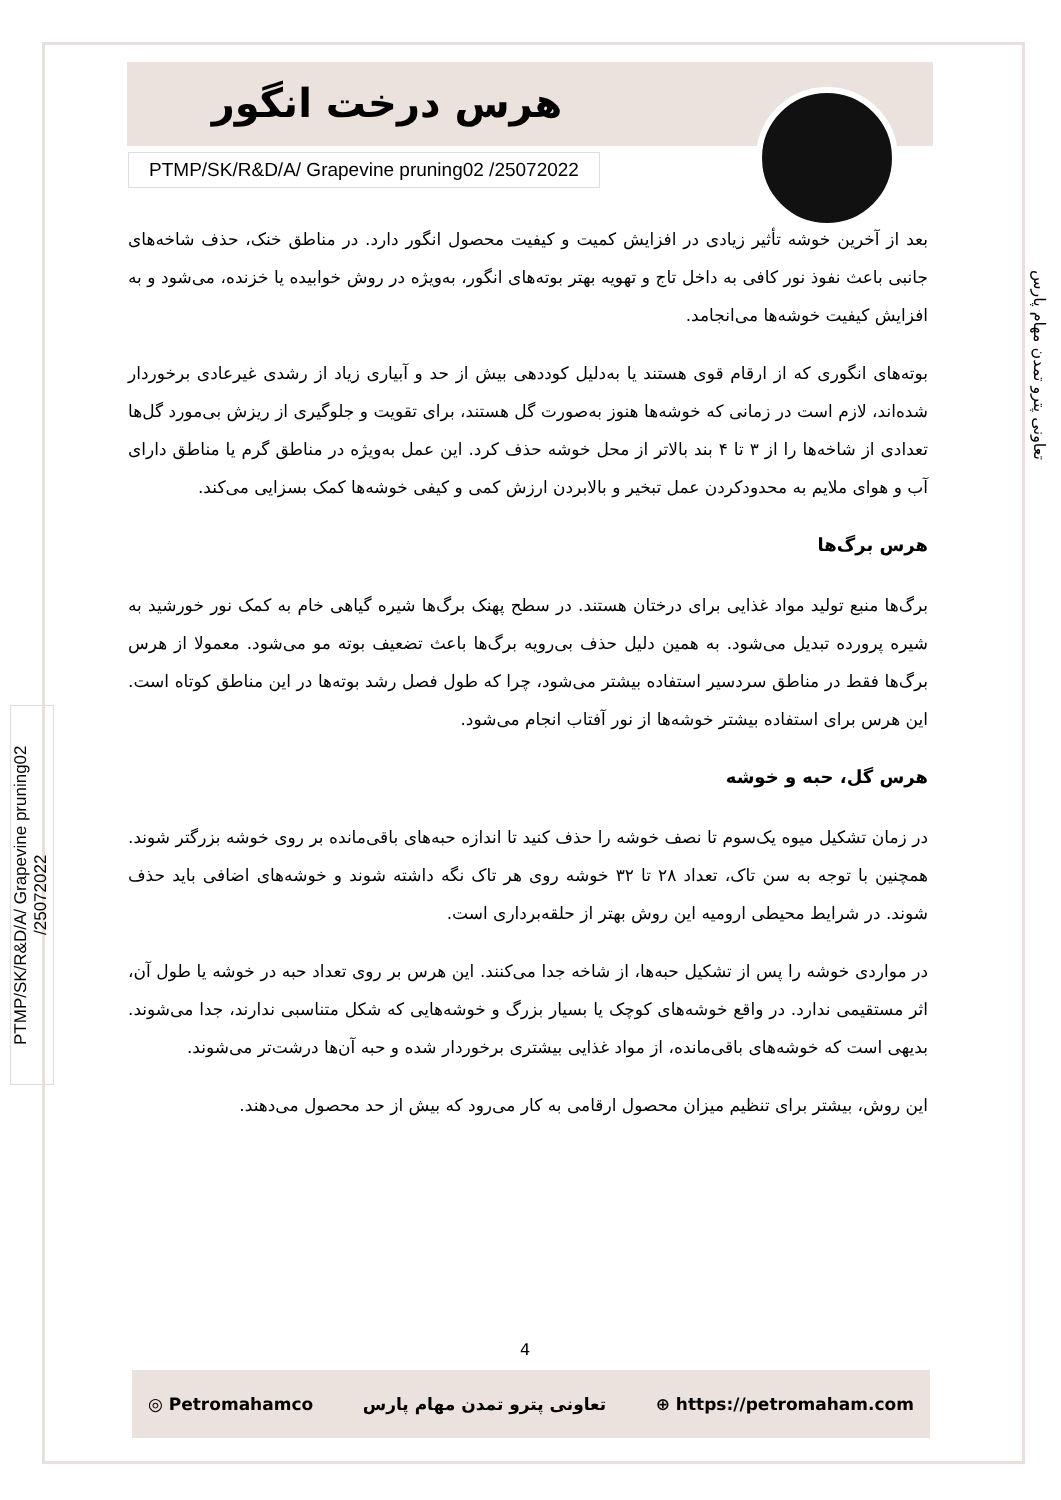هرس درخت انگور
PTMP/SK/R&D/A/ Grapevine pruning02 /25072022
تعاونی پترو تمدن مهام پارس
PTMP/SK/R&D/A/ Grapevine pruning02 /25072022
بعد از آخرین خوشه تأثیر زیادی در افزایش کمیت و کیفیت محصول انگور دارد. در مناطق خنک، حذف شاخه‌های جانبی باعث نفوذ نور کافی به داخل تاج و تهویه بهتر بوته‌های انگور، به‌ویژه در روش خوابیده یا خزنده، می‌شود و به افزایش کیفیت خوشه‌ها می‌انجامد.
بوته‌های انگوری که از ارقام قوی هستند یا به‌دلیل کوددهی بیش از حد و آبیاری زیاد از رشدی غیرعادی برخوردار شده‌اند، لازم است در زمانی که خوشه‌ها هنوز به‌صورت گل هستند، برای تقویت و جلوگیری از ریزش بی‌مورد گل‌ها تعدادی از شاخه‌ها را از ۳ تا ۴ بند بالاتر از محل خوشه حذف کرد. این عمل به‌ویژه در مناطق گرم یا مناطق دارای آب و هوای ملایم به محدودکردن عمل تبخیر و بالابردن ارزش کمی و کیفی خوشه‌ها کمک بسزایی می‌کند.
هرس برگ‌ها
برگ‌ها منبع تولید مواد غذایی برای درختان هستند. در سطح پهنک برگ‌ها شیره گیاهی خام به کمک نور خورشید به شیره پرورده تبدیل می‌شود. به همین دلیل حذف بی‌رویه برگ‌ها باعث تضعیف بوته مو می‌شود. معمولا از هرس برگ‌ها فقط در مناطق سردسیر استفاده بیشتر می‌شود، چرا که طول فصل رشد بوته‌ها در این مناطق کوتاه است. این هرس برای استفاده بیشتر خوشه‌ها از نور آفتاب انجام می‌شود.
هرس گل، حبه و خوشه
در زمان تشکیل میوه یک‌سوم تا نصف خوشه را حذف کنید تا اندازه حبه‌های باقی‌مانده بر روی خوشه بزرگتر شوند. همچنین با توجه به سن تاک، تعداد ۲۸ تا ۳۲ خوشه روی هر تاک نگه داشته شوند و خوشه‌های اضافی باید حذف شوند. در شرایط محیطی ارومیه این روش بهتر از حلقه‌برداری است.
در مواردی خوشه را پس از تشکیل حبه‌ها، از شاخه جدا می‌کنند. این هرس بر روی تعداد حبه در خوشه یا طول آن، اثر مستقیمی ندارد. در واقع خوشه‌های کوچک یا بسیار بزرگ و خوشه‌هایی که شکل متناسبی ندارند، جدا می‌شوند. بدیهی است که خوشه‌های باقی‌مانده، از مواد غذایی بیشتری برخوردار شده و حبه آن‌ها درشت‌تر می‌شوند.
این روش، بیشتر برای تنظیم میزان محصول ارقامی به کار می‌رود که بیش از حد محصول می‌دهند.
4
◎ Petromahamco تعاونی پترو تمدن مهام پارس ⊕ https://petromaham.com